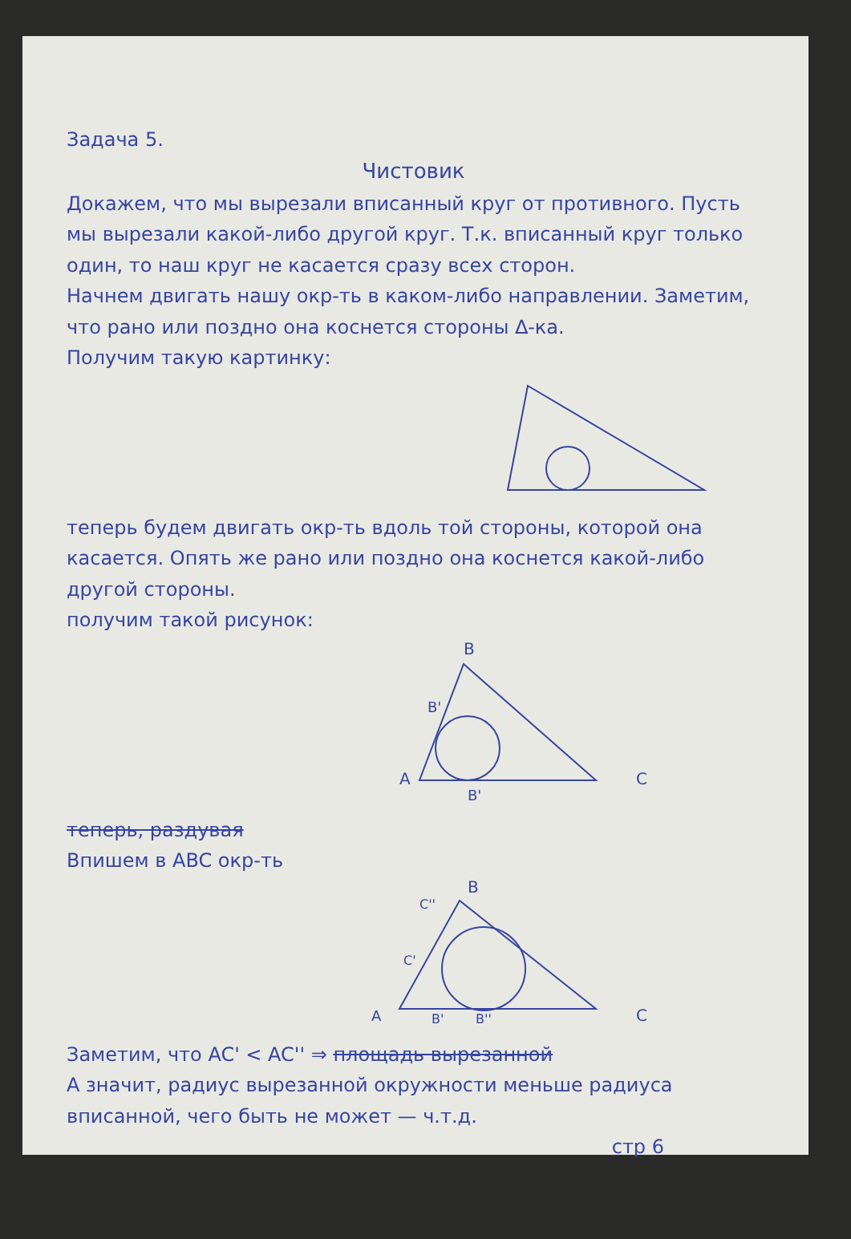Задача 5.
Чистовик
Докажем, что мы вырезали вписанный круг от противного. Пусть мы вырезали какой-либо другой круг. Т.к. вписанный круг только один, то наш круг не касается сразу всех сторон.
Начнем двигать нашу окр-ть в каком-либо направлении. Заметим, что рано или поздно она коснется стороны ∆-ка.
Получим такую картинку:
теперь будем двигать окр-ть вдоль той стороны, которой она касается. Опять же рано или поздно она коснется какой-либо другой стороны.
получим такой рисунок:
B
B'
A
C
B'
теперь, раздувая
Впишем в ABC окр-ть
B
C''
C'
A
B'
B''
C
Заметим, что AC' < AC'' ⇒ площадь вырезанной
А значит, радиус вырезанной окружности меньше радиуса вписанной, чего быть не может — ч.т.д.
стр 6